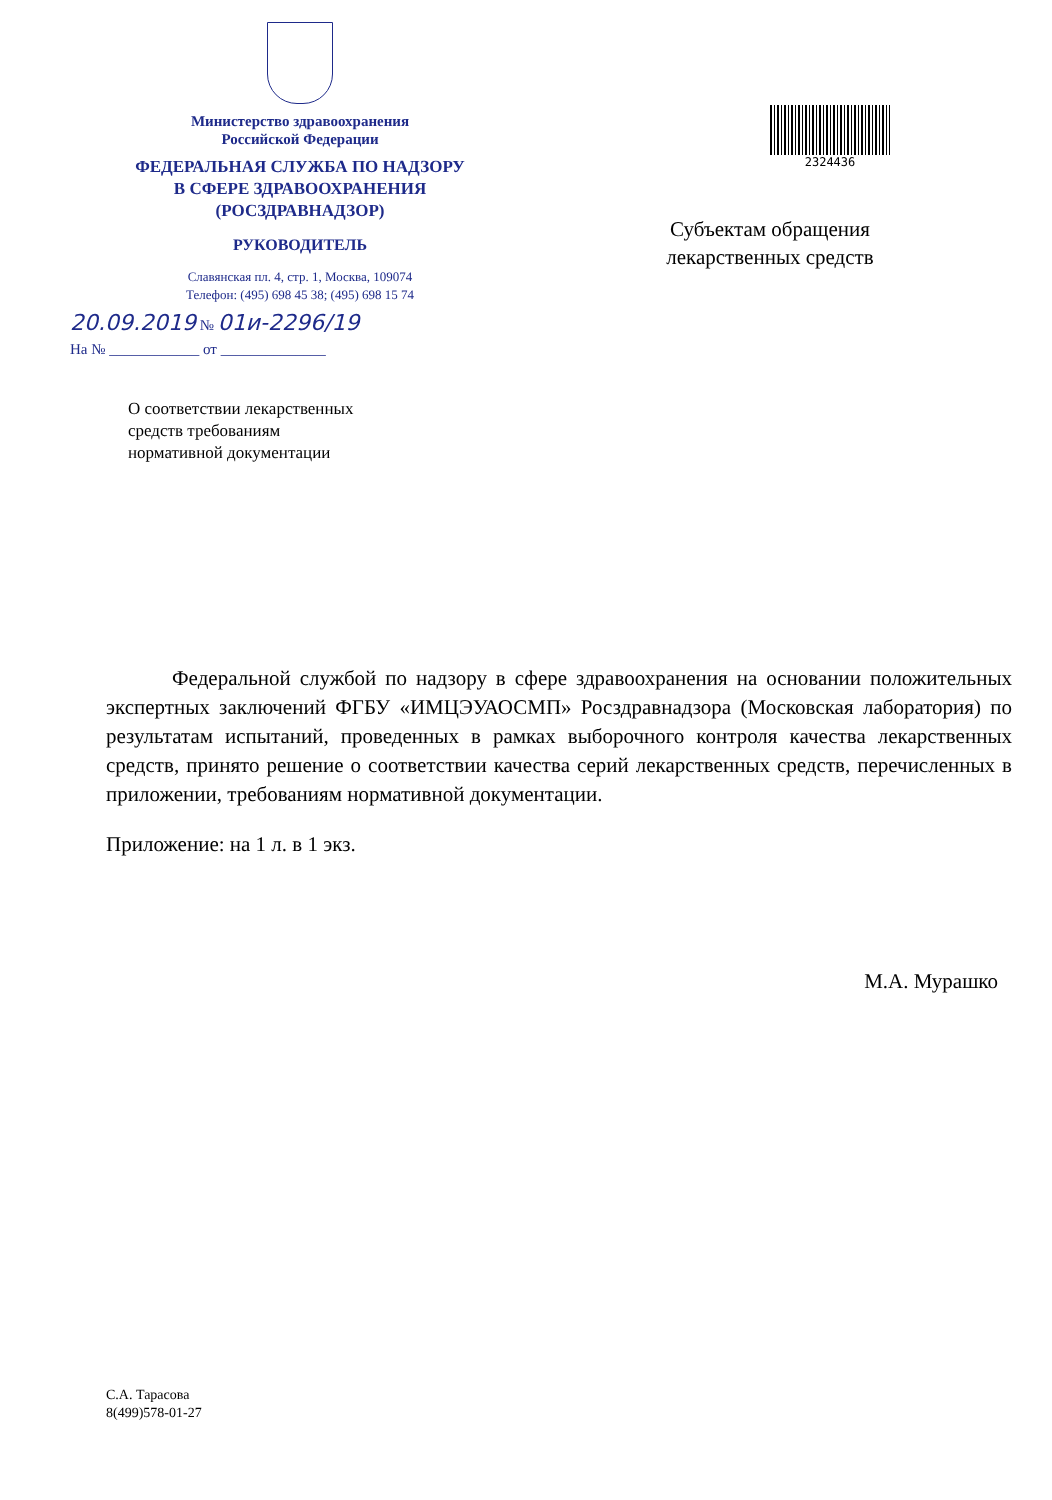Министерство здравоохранения
Российской Федерации
ФЕДЕРАЛЬНАЯ СЛУЖБА ПО НАДЗОРУ
В СФЕРЕ ЗДРАВООХРАНЕНИЯ
(РОСЗДРАВНАДЗОР)
РУКОВОДИТЕЛЬ
Славянская пл. 4, стр. 1, Москва, 109074
Телефон: (495) 698 45 38; (495) 698 15 74
20.09.2019 № 01и-2296/19
На № ____________ от ______________
2324436
Субъектам обращения лекарственных средств
О соответствии лекарственных
средств требованиям
нормативной документации
Федеральной службой по надзору в сфере здравоохранения на основании положительных экспертных заключений ФГБУ «ИМЦЭУАОСМП» Росздравнадзора (Московская лаборатория) по результатам испытаний, проведенных в рамках выборочного контроля качества лекарственных средств, принято решение о соответствии качества серий лекарственных средств, перечисленных в приложении, требованиям нормативной документации.
Приложение: на 1 л. в 1 экз.
М.А. Мурашко
С.А. Тарасова
8(499)578-01-27